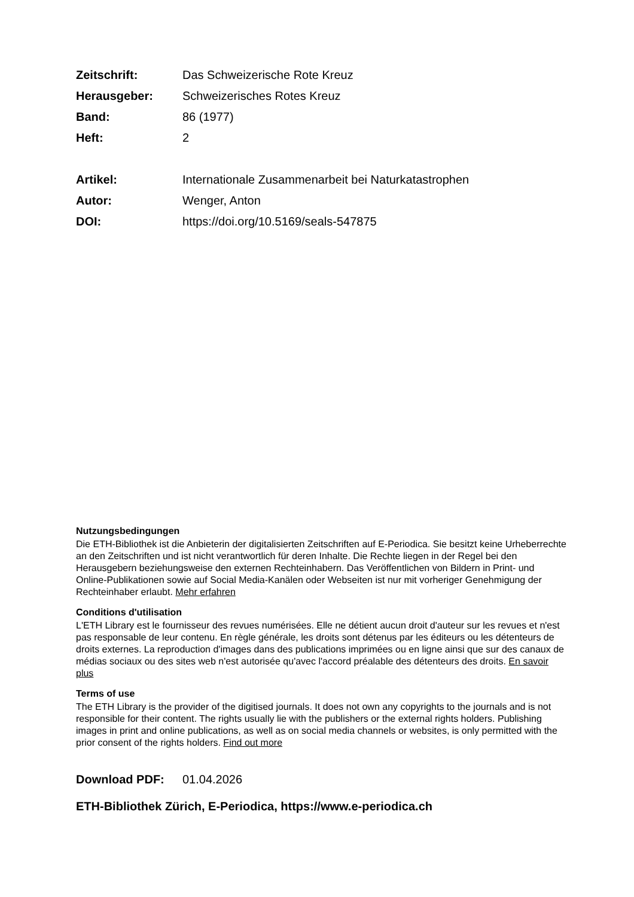Zeitschrift: Das Schweizerische Rote Kreuz
Herausgeber: Schweizerisches Rotes Kreuz
Band: 86 (1977)
Heft: 2
Artikel: Internationale Zusammenarbeit bei Naturkatastrophen
Autor: Wenger, Anton
DOI: https://doi.org/10.5169/seals-547875
Nutzungsbedingungen
Die ETH-Bibliothek ist die Anbieterin der digitalisierten Zeitschriften auf E-Periodica. Sie besitzt keine Urheberrechte an den Zeitschriften und ist nicht verantwortlich für deren Inhalte. Die Rechte liegen in der Regel bei den Herausgebern beziehungsweise den externen Rechteinhabern. Das Veröffentlichen von Bildern in Print- und Online-Publikationen sowie auf Social Media-Kanälen oder Webseiten ist nur mit vorheriger Genehmigung der Rechteinhaber erlaubt. Mehr erfahren
Conditions d'utilisation
L'ETH Library est le fournisseur des revues numérisées. Elle ne détient aucun droit d'auteur sur les revues et n'est pas responsable de leur contenu. En règle générale, les droits sont détenus par les éditeurs ou les détenteurs de droits externes. La reproduction d'images dans des publications imprimées ou en ligne ainsi que sur des canaux de médias sociaux ou des sites web n'est autorisée qu'avec l'accord préalable des détenteurs des droits. En savoir plus
Terms of use
The ETH Library is the provider of the digitised journals. It does not own any copyrights to the journals and is not responsible for their content. The rights usually lie with the publishers or the external rights holders. Publishing images in print and online publications, as well as on social media channels or websites, is only permitted with the prior consent of the rights holders. Find out more
Download PDF: 01.04.2026
ETH-Bibliothek Zürich, E-Periodica, https://www.e-periodica.ch